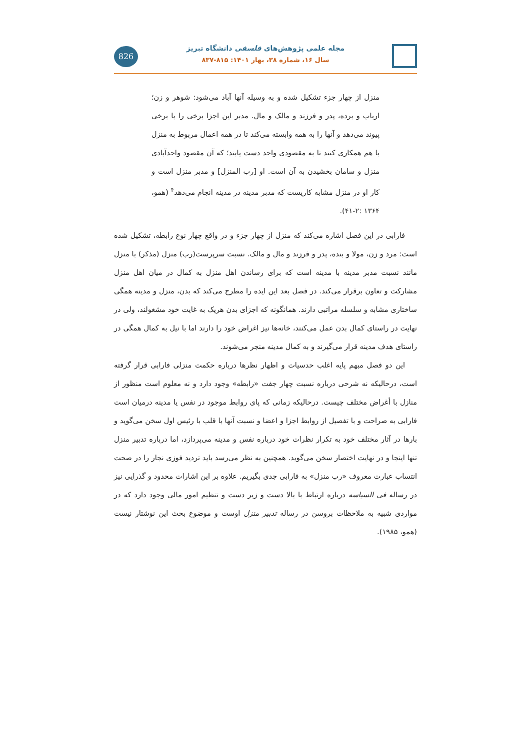826
مجله علمی پژوهش‌های فلسفی دانشگاه تبریز
سال ۱۶، شماره ۳۸، بهار ۱۴۰۱: ۸۱۵-۸۳۷
منزل از چهار جزء تشکیل شده و به وسیله آنها آباد می‌شود: شوهر و زن؛ ارباب و برده، پدر و فرزند و مالک و مال. مدبر این اجزا برخی را با برخی پیوند می‌دهد و آنها را به همه وابسته می‌کند تا در همه اعمال مربوط به منزل با هم همکاری کنند تا به مقصودی واحد دست یابند؛ که آن مقصود واحدآبادی منزل و سامان بخشیدن به آن است. او [رب المنزل] و مدبر منزل است و کار او در منزل مشابه کاریست که مدبر مدینه در مدینه انجام می‌دهد<sup>۴</sup> (همو، ۱۳۶۴ :۲-۴۱).
فارابی در این فصل اشاره می‌کند که منزل از چهار جزء و در واقع چهار نوع رابطه، تشکیل شده است: مرد و زن، مولا و بنده، پدر و فرزند و مال و مالک. نسبت سرپرست(رب) منزل (مذکر) با منزل مانند نسبت مدبر مدینه با مدینه است که برای رساندن اهل منزل به کمال در میان اهل منزل مشارکت و تعاون برقرار می‌کند. در فصل بعد این ایده را مطرح می‌کند که بدن، منزل و مدینه همگی ساختاری مشابه و سلسله مراتبی دارند. همانگونه که اجزای بدن هریک به غایت خود مشغولند، ولی در نهایت در راستای کمال بدن عمل می‌کنند، خانه‌ها نیز اغراض خود را دارند اما با نیل به کمال همگی در راستای هدف مدینه قرار می‌گیرند و به کمال مدینه منجر می‌شوند.
این دو فصل مبهم پایه اغلب حدسیات و اظهار نظرها درباره حکمت منزلی فارابی قرار گرفته است، درحالیکه نه شرحی درباره نسبت چهار جفت «رابطه» وجود دارد و نه معلوم است منظور از منازل با أغراض مختلف چیست. درحالیکه زمانی که پای روابط موجود در نفس یا مدینه درمیان است فارابی به صراحت و با تفصیل از روابط اجزا و اعضا و نسبت آنها با قلب با رئیس اول سخن می‌گوید و بارها در آثار مختلف خود به تکرار نظرات خود درباره نفس و مدینه می‌پردازد، اما درباره تدبیر منزل تنها اینجا و در نهایت اختصار سخن می‌گوید. همچنین به نظر می‌رسد باید تردید فوزی نجار را در صحت انتساب عبارت معروف «رب منزل» به فارابی جدی بگیریم. علاوه بر این اشارات محدود و گذرایی نیز در رساله فی السیاسه درباره ارتباط با بالا دست و زیر دست و تنظیم امور مالی وجود دارد که در مواردی شبیه به ملاحظات بروسن در رساله تدبیر منزل اوست و موضوع بحث این نوشتار نیست (همو، ۱۹۸۵).